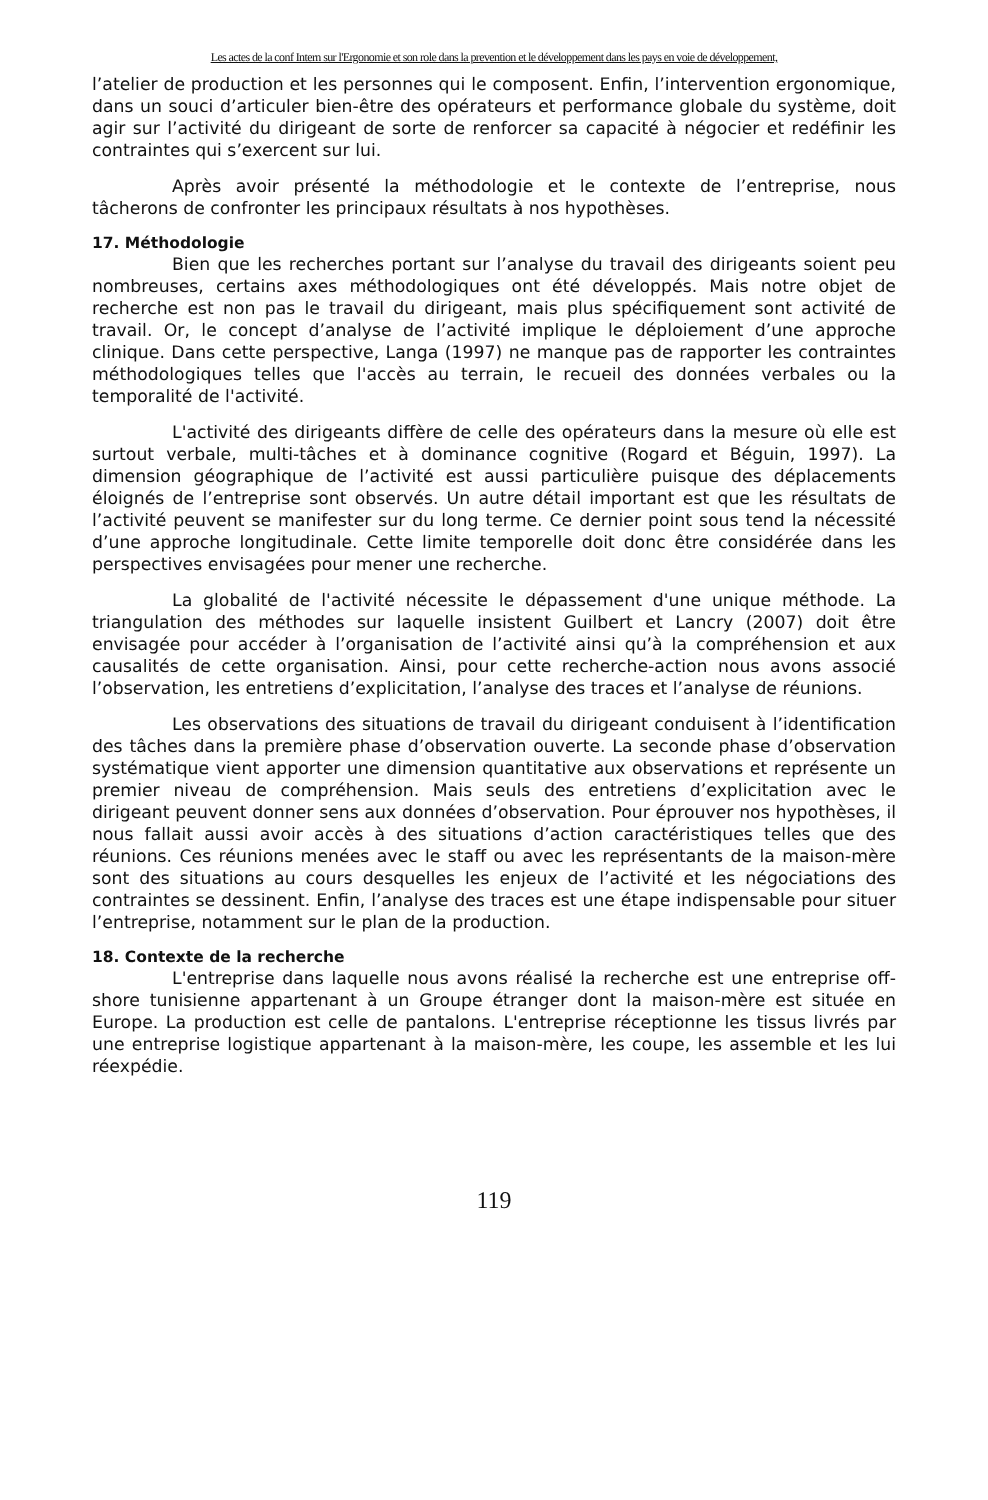Les actes de la conf Intern sur l'Ergonomie et son role dans la prevention et le développement dans les pays en voie de développement,
l’atelier de production et les personnes qui le composent. Enfin, l’intervention ergonomique, dans un souci d’articuler bien-être des opérateurs et performance globale du système, doit agir sur l’activité du dirigeant de sorte de renforcer sa capacité à négocier et redéfinir les contraintes qui s’exercent sur lui.
Après avoir présenté la méthodologie et le contexte de l’entreprise, nous tâcherons de confronter les principaux résultats à nos hypothèses.
17. Méthodologie
Bien que les recherches portant sur l’analyse du travail des dirigeants soient peu nombreuses, certains axes méthodologiques ont été développés. Mais notre objet de recherche est non pas le travail du dirigeant, mais plus spécifiquement sont activité de travail. Or, le concept d’analyse de l’activité implique le déploiement d’une approche clinique. Dans cette perspective, Langa (1997) ne manque pas de rapporter les contraintes méthodologiques telles que l'accès au terrain, le recueil des données verbales ou la temporalité de l'activité.
L'activité des dirigeants diffère de celle des opérateurs dans la mesure où elle est surtout verbale, multi-tâches et à dominance cognitive (Rogard et Béguin, 1997). La dimension géographique de l’activité est aussi particulière puisque des déplacements éloignés de l’entreprise sont observés. Un autre détail important est que les résultats de l’activité peuvent se manifester sur du long terme. Ce dernier point sous tend la nécessité d’une approche longitudinale. Cette limite temporelle doit donc être considérée dans les perspectives envisagées pour mener une recherche.
La globalité de l'activité nécessite le dépassement d'une unique méthode. La triangulation des méthodes sur laquelle insistent Guilbert et Lancry (2007) doit être envisagée pour accéder à l’organisation de l’activité ainsi qu’à la compréhension et aux causalités de cette organisation. Ainsi, pour cette recherche-action nous avons associé l’observation, les entretiens d’explicitation, l’analyse des traces et l’analyse de réunions.
Les observations des situations de travail du dirigeant conduisent à l’identification des tâches dans la première phase d’observation ouverte. La seconde phase d’observation systématique vient apporter une dimension quantitative aux observations et représente un premier niveau de compréhension. Mais seuls des entretiens d’explicitation avec le dirigeant peuvent donner sens aux données d’observation. Pour éprouver nos hypothèses, il nous fallait aussi avoir accès à des situations d’action caractéristiques telles que des réunions. Ces réunions menées avec le staff ou avec les représentants de la maison-mère sont des situations au cours desquelles les enjeux de l’activité et les négociations des contraintes se dessinent. Enfin, l’analyse des traces est une étape indispensable pour situer l’entreprise, notamment sur le plan de la production.
18. Contexte de la recherche
L'entreprise dans laquelle nous avons réalisé la recherche est une entreprise off-shore tunisienne appartenant à un Groupe étranger dont la maison-mère est située en Europe. La production est celle de pantalons. L'entreprise réceptionne les tissus livrés par une entreprise logistique appartenant à la maison-mère, les coupe, les assemble et les lui réexpédie.
119